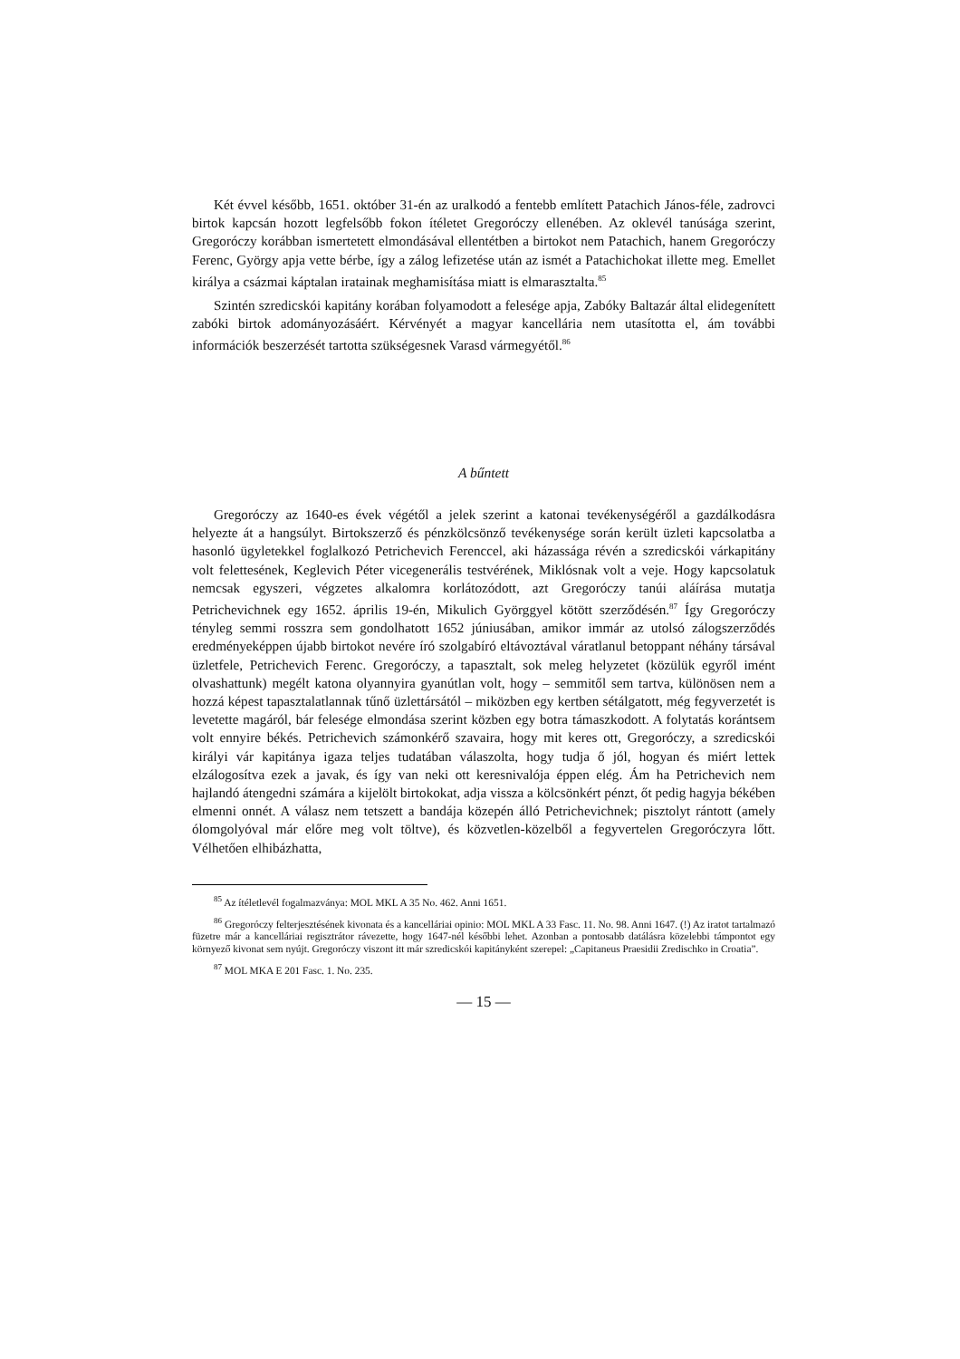Két évvel később, 1651. október 31-én az uralkodó a fentebb említett Patachich János-féle, zadrovci birtok kapcsán hozott legfelsőbb fokon ítéletet Gregoróczy ellenében. Az oklevél tanúsága szerint, Gregoróczy korábban ismertetett elmondásával ellentétben a birtokot nem Patachich, hanem Gregoróczy Ferenc, György apja vette bérbe, így a zálog lefizetése után az ismét a Patachichokat illette meg. Emellet királya a csázmai káptalan iratainak meghamisítása miatt is elmarasztalta.<sup>85</sup>
Szintén szredicskói kapitány korában folyamodott a felesége apja, Zabóky Baltazár által elidegenített zabóki birtok adományozásáért. Kérvényét a magyar kancellária nem utasította el, ám további információk beszerzését tartotta szükségesnek Varasd vármegyétől.<sup>86</sup>
A bűntett
Gregoróczy az 1640-es évek végétől a jelek szerint a katonai tevékenységéről a gazdálkodásra helyezte át a hangsúlyt. Birtokszerző és pénzkölcsönző tevékenysége során került üzleti kapcsolatba a hasonló ügyletekkel foglalkozó Petrichevich Ferenccel, aki házassága révén a szredicskói várkapitány volt felettesének, Keglevich Péter vicegenerális testvérének, Miklósnak volt a veje. Hogy kapcsolatuk nemcsak egyszeri, végzetes alkalomra korlátozódott, azt Gregoróczy tanúi aláírása mutatja Petrichevichnek egy 1652. április 19-én, Mikulich Györggyel kötött szerződésén.<sup>87</sup> Így Gregoróczy tényleg semmi rosszra sem gondolhatott 1652 júniusában, amikor immár az utolsó zálogszerződés eredményeképpen újabb birtokot nevére író szolgabíró eltávoztával váratlanul betoppant néhány társával üzletfele, Petrichevich Ferenc. Gregoróczy, a tapasztalt, sok meleg helyzetet (közülük egyről imént olvashattunk) megélt katona olyannyira gyanútlan volt, hogy – semmitől sem tartva, különösen nem a hozzá képest tapasztalatlannak tűnő üzlettársától – miközben egy kertben sétálgatott, még fegyverzetét is levetette magáról, bár felesége elmondása szerint közben egy botra támaszkodott. A folytatás korántsem volt ennyire békés. Petrichevich számonkérő szavaira, hogy mit keres ott, Gregoróczy, a szredicskói királyi vár kapitánya igaza teljes tudatában válaszolta, hogy tudja ő jól, hogyan és miért lettek elzálogosítva ezek a javak, és így van neki ott keresnivalója éppen elég. Ám ha Petrichevich nem hajlandó átengedni számára a kijelölt birtokokat, adja vissza a kölcsönkért pénzt, őt pedig hagyja békében elmenni onnét. A válasz nem tetszett a bandája közepén álló Petrichevichnek; pisztolyt rántott (amely ólomgolyóval már előre meg volt töltve), és közvetlen-közelből a fegyvertelen Gregoróczyra lőtt. Vélhetően elhibázhatta,
<sup>85</sup> Az ítéletlevél fogalmazványa: MOL MKL A 35 No. 462. Anni 1651.
<sup>86</sup> Gregoróczy felterjesztésének kivonata és a kancelláriai opinio: MOL MKL A 33 Fasc. 11. No. 98. Anni 1647. (!) Az iratot tartalmazó füzetre már a kancelláriai regisztrátor rávezette, hogy 1647-nél későbbi lehet. Azonban a pontosabb datálásra közelebbi támpontot egy környező kivonat sem nyújt. Gregoróczy viszont itt már szredicskói kapitányként szerepel: „Capitaneus Praesidii Zredischko in Croatia”.
<sup>87</sup> MOL MKA E 201 Fasc. 1. No. 235.
— 15 —